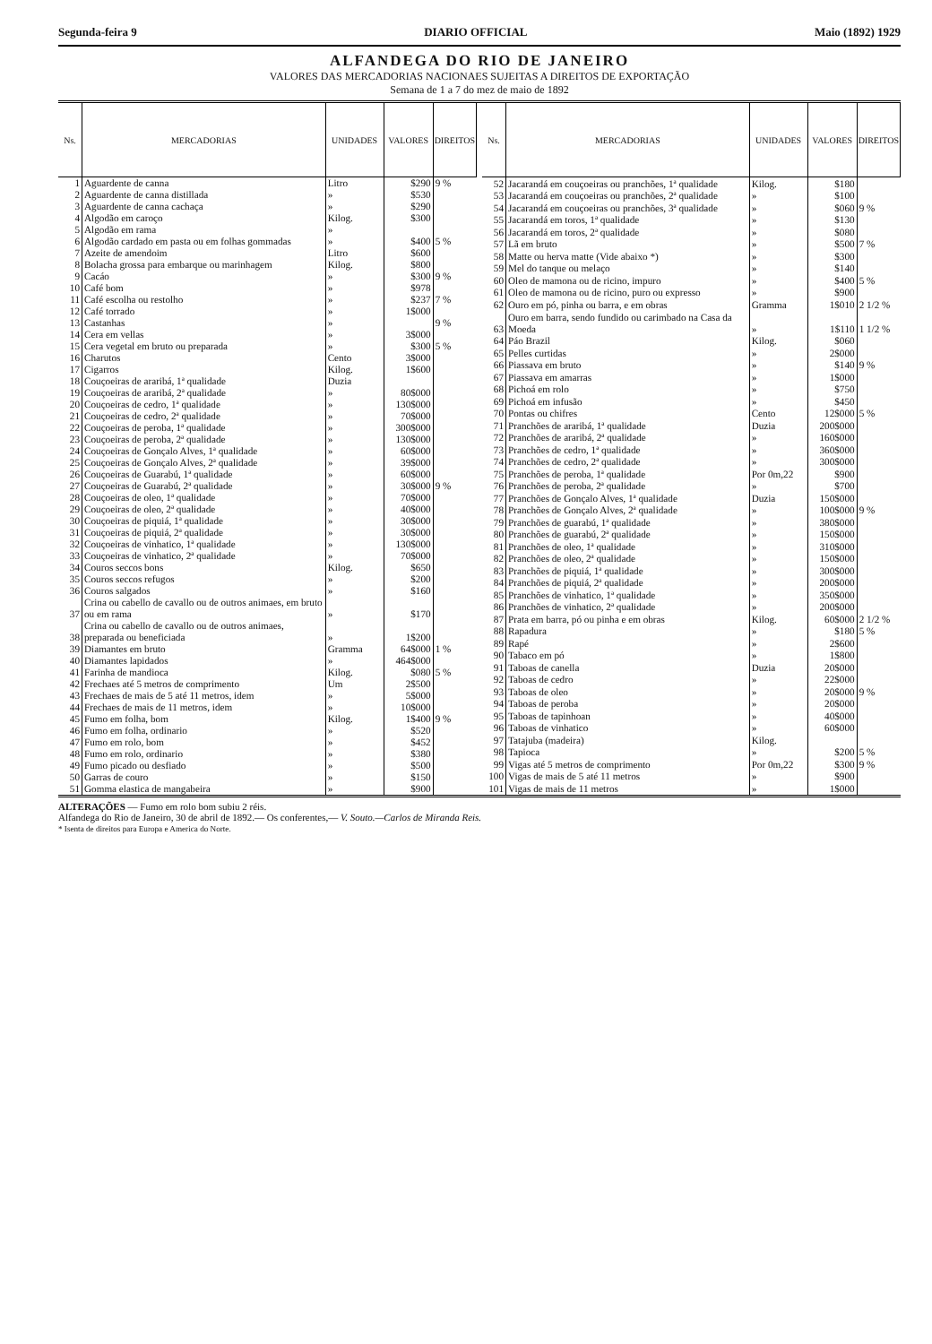Segunda-feira 9 DIARIO OFFICIAL Maio (1892) 1929
ALFANDEGA DO RIO DE JANEIRO
VALORES DAS MERCADORIAS NACIONAES SUJEITAS A DIREITOS DE EXPORTAÇÃO
Semana de 1 a 7 do mez de maio de 1892
| Ns. | MERCADORIAS | UNIDADES | VALORES | DIREITOS |
| --- | --- | --- | --- | --- |
| 1 | Aguardente de canna | Litro | $290 | 9 % |
| 2 | Aguardente de canna distillada | » | $530 | |
| 3 | Aguardente de canna cachaça | » | $290 | |
| 4 | Algodão em caroço | Kilog. | $300 | |
| 5 | Algodão em rama | » | | |
| 6 | Algodão cardado em pasta ou em folhas gommadas | » | $400 | 5 % |
| 7 | Azeite de amendoim | Litro | $600 | |
| 8 | Bolacha grossa para embarque ou marinhagem | Kilog. | $800 | |
| 9 | Cacáo | » | $300 | 9 % |
| 10 | Café bom | » | $978 | |
| 11 | Café escolha ou restolho | » | $237 | 7 % |
| 12 | Café torrado | » | 1$000 | |
| 13 | Castanhas | » | | 9 % |
| 14 | Cera em vellas | » | 3$000 | |
| 15 | Cera vegetal em bruto ou preparada | » | $300 | 5 % |
| 16 | Charutos | Cento | 3$000 | |
| 17 | Cigarros | Kilog. | 1$600 | |
| 18 | Couçoeiras de araribá, 1ª qualidade | Duzia | | |
| 19 | Couçoeiras de araribá, 2ª qualidade | » | 80$000 | |
| 20 | Couçoeiras de cedro, 1ª qualidade | » | 130$000 | |
| 21 | Couçoeiras de cedro, 2ª qualidade | » | 70$000 | |
| 22 | Couçoeiras de peroba, 1ª qualidade | » | 300$000 | |
| 23 | Couçoeiras de peroba, 2ª qualidade | » | 130$000 | |
| 24 | Couçoeiras de Gonçalo Alves, 1ª qualidade | » | 60$000 | |
| 25 | Couçoeiras de Gonçalo Alves, 2ª qualidade | » | 39$000 | |
| 26 | Couçoeiras de Guarabú, 1ª qualidade | » | 60$000 | |
| 27 | Couçoeiras de Guarabú, 2ª qualidade | » | 30$000 | 9 % |
| 28 | Couçoeiras de oleo, 1ª qualidade | » | 70$000 | |
| 29 | Couçoeiras de oleo, 2ª qualidade | » | 40$000 | |
| 30 | Couçoeiras de piquiá, 1ª qualidade | » | 30$000 | |
| 31 | Couçoeiras de piquiá, 2ª qualidade | » | 30$000 | |
| 32 | Couçoeiras de vinhatico, 1ª qualidade | » | 130$000 | |
| 33 | Couçoeiras de vinhatico, 2ª qualidade | » | 70$000 | |
| 34 | Couros seccos bons | Kilog. | $650 | |
| 35 | Couros seccos refugos | » | $200 | |
| 36 | Couros salgados | » | $160 | |
| 37 | Crina ou cabello de cavallo ou de outros animaes, em bruto ou em rama | » | $170 | |
| 38 | Crina ou cabello de cavallo ou de outros animaes, preparada ou beneficiada | » | 1$200 | |
| 39 | Diamantes em bruto | Gramma | 64$000 | 1 % |
| 40 | Diamantes lapidados | » | 464$000 | |
| 41 | Farinha de mandioca | Kilog. | $080 | 5 % |
| 42 | Frechaes até 5 metros de comprimento | Um | 2$500 | |
| 43 | Frechaes de mais de 5 até 11 metros, idem | » | 5$000 | |
| 44 | Frechaes de mais de 11 metros, idem | » | 10$000 | |
| 45 | Fumo em folha, bom | Kilog. | 1$400 | 9 % |
| 46 | Fumo em folha, ordinario | » | $520 | |
| 47 | Fumo em rolo, bom | » | $452 | |
| 48 | Fumo em rolo, ordinario | » | $380 | |
| 49 | Fumo picado ou desfiado | » | $500 | |
| 50 | Garras de couro | » | $150 | |
| 51 | Gomma elastica de mangabeira | » | $900 | |
| Ns. | MERCADORIAS | UNIDADES | VALORES | DIREITOS |
| --- | --- | --- | --- | --- |
| 52 | Jacarandá em couçoeiras ou pranchões, 1ª qualidade | Kilog. | $180 | |
| 53 | Jacarandá em couçoeiras ou pranchões, 2ª qualidade | » | $100 | |
| 54 | Jacarandá em couçoeiras ou pranchões, 3ª qualidade | » | $060 | 9 % |
| 55 | Jacarandá em toros, 1ª qualidade | » | $130 | |
| 56 | Jacarandá em toros, 2ª qualidade | » | $080 | |
| 57 | Lã em bruto | » | $500 | 7 % |
| 58 | Matte ou herva matte (Vide abaixo *) | » | $300 | |
| 59 | Mel do tanque ou melaço | » | $140 | |
| 60 | Oleo de mamona ou de ricino, impuro | » | $400 | 5 % |
| 61 | Oleo de mamona ou de ricino, puro ou expresso | » | $900 | |
| 62 | Ouro em pó, pinha ou barra, e em obras | Gramma | 1$010 | 2 1/2 % |
| 63 | Ouro em barra, sendo fundido ou carimbado na Casa da Moeda | » | 1$110 | 1 1/2 % |
| 64 | Páo Brazil | Kilog. | $060 | |
| 65 | Pelles curtidas | » | 2$000 | |
| 66 | Piassava em bruto | » | $140 | 9 % |
| 67 | Piassava em amarras | » | 1$000 | |
| 68 | Pichoá em rolo | » | $750 | |
| 69 | Pichoá em infusão | » | $450 | |
| 70 | Pontas ou chifres | Cento | 12$000 | 5 % |
| 71 | Pranchões de araribá, 1ª qualidade | Duzia | 200$000 | |
| 72 | Pranchões de araribá, 2ª qualidade | » | 160$000 | |
| 73 | Pranchões de cedro, 1ª qualidade | » | 360$000 | |
| 74 | Pranchões de cedro, 2ª qualidade | » | 300$000 | |
| 75 | Pranchões de peroba, 1ª qualidade | Por 0m,22 | $900 | |
| 76 | Pranchões de peroba, 2ª qualidade | » | $700 | |
| 77 | Pranchões de Gonçalo Alves, 1ª qualidade | Duzia | 150$000 | |
| 78 | Pranchões de Gonçalo Alves, 2ª qualidade | » | 100$000 | 9 % |
| 79 | Pranchões de guarabú, 1ª qualidade | » | 380$000 | |
| 80 | Pranchões de guarabú, 2ª qualidade | » | 150$000 | |
| 81 | Pranchões de oleo, 1ª qualidade | » | 310$000 | |
| 82 | Pranchões de oleo, 2ª qualidade | » | 150$000 | |
| 83 | Pranchões de piquiá, 1ª qualidade | » | 300$000 | |
| 84 | Pranchões de piquiá, 2ª qualidade | » | 200$000 | |
| 85 | Pranchões de vinhatico, 1ª qualidade | » | 350$000 | |
| 86 | Pranchões de vinhatico, 2ª qualidade | » | 200$000 | |
| 87 | Prata em barra, pó ou pinha e em obras | Kilog. | 60$000 | 2 1/2 % |
| 88 | Rapadura | » | $180 | 5 % |
| 89 | Rapé | » | 2$600 | |
| 90 | Tabaco em pó | » | 1$800 | |
| 91 | Taboas de canella | Duzia | 20$000 | |
| 92 | Taboas de cedro | » | 22$000 | |
| 93 | Taboas de oleo | » | 20$000 | 9 % |
| 94 | Taboas de peroba | » | 20$000 | |
| 95 | Taboas de tapinhoan | » | 40$000 | |
| 96 | Taboas de vinhatico | » | 60$000 | |
| 97 | Tatajuba (madeira) | Kilog. | | |
| 98 | Tapioca | » | $200 | 5 % |
| 99 | Vigas até 5 metros de comprimento | Por 0m,22 | $300 | 9 % |
| 100 | Vigas de mais de 5 até 11 metros | » | $900 | |
| 101 | Vigas de mais de 11 metros | » | 1$000 | |
ALTERAÇÕES — Fumo em rolo bom subiu 2 réis.
Alfandega do Rio de Janeiro, 30 de abril de 1892.— Os conferentes,— V. Souto.—Carlos de Miranda Reis.
* Isenta de direitos para Europa e America do Norte.